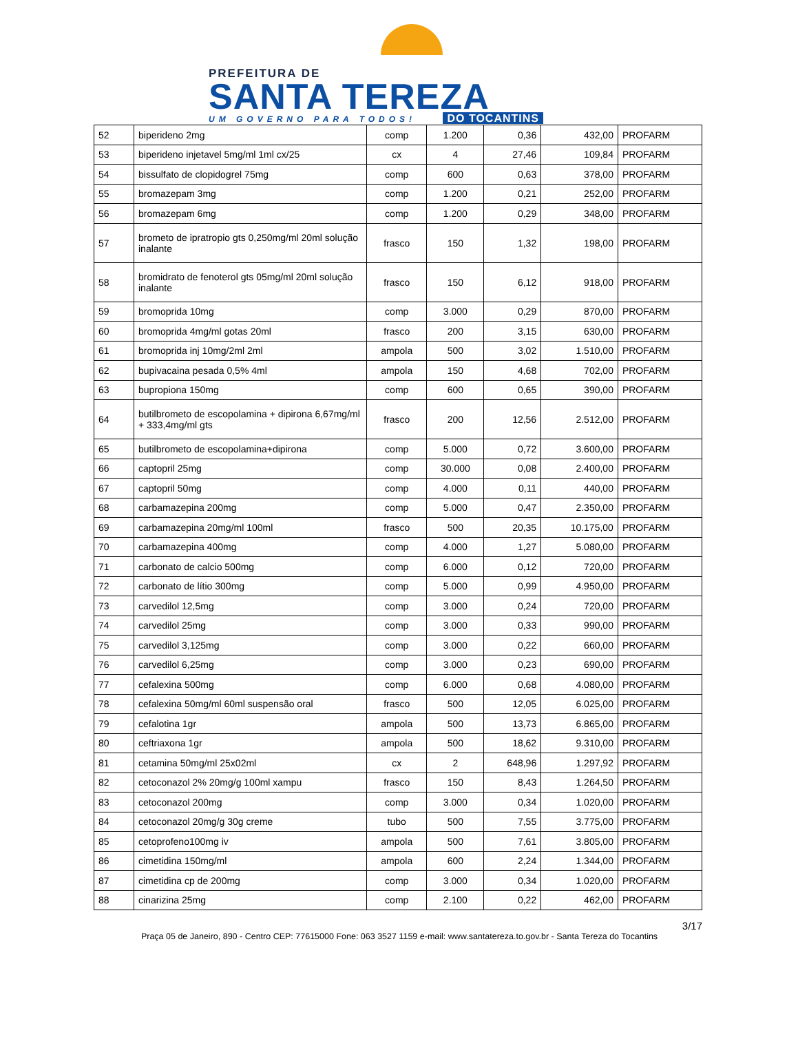PREFEITURA DE
SANTA TEREZA
UM GOVERNO PARA TODOS! DO TOCANTINS
| 52 | biperideno 2mg | comp | 1.200 | 0,36 | 432,00 | PROFARM |
| 53 | biperideno injetavel 5mg/ml 1ml cx/25 | cx | 4 | 27,46 | 109,84 | PROFARM |
| 54 | bissulfato de clopidogrel 75mg | comp | 600 | 0,63 | 378,00 | PROFARM |
| 55 | bromazepam 3mg | comp | 1.200 | 0,21 | 252,00 | PROFARM |
| 56 | bromazepam 6mg | comp | 1.200 | 0,29 | 348,00 | PROFARM |
| 57 | brometo de ipratropio gts 0,250mg/ml 20ml solução inalante | frasco | 150 | 1,32 | 198,00 | PROFARM |
| 58 | bromidrato de fenoterol gts 05mg/ml 20ml solução inalante | frasco | 150 | 6,12 | 918,00 | PROFARM |
| 59 | bromoprida 10mg | comp | 3.000 | 0,29 | 870,00 | PROFARM |
| 60 | bromoprida 4mg/ml gotas 20ml | frasco | 200 | 3,15 | 630,00 | PROFARM |
| 61 | bromoprida inj 10mg/2ml 2ml | ampola | 500 | 3,02 | 1.510,00 | PROFARM |
| 62 | bupivacaina pesada 0,5% 4ml | ampola | 150 | 4,68 | 702,00 | PROFARM |
| 63 | bupropiona 150mg | comp | 600 | 0,65 | 390,00 | PROFARM |
| 64 | butilbrometo de escopolamina + dipirona 6,67mg/ml + 333,4mg/ml gts | frasco | 200 | 12,56 | 2.512,00 | PROFARM |
| 65 | butilbrometo de escopolamina+dipirona | comp | 5.000 | 0,72 | 3.600,00 | PROFARM |
| 66 | captopril 25mg | comp | 30.000 | 0,08 | 2.400,00 | PROFARM |
| 67 | captopril 50mg | comp | 4.000 | 0,11 | 440,00 | PROFARM |
| 68 | carbamazepina 200mg | comp | 5.000 | 0,47 | 2.350,00 | PROFARM |
| 69 | carbamazepina 20mg/ml 100ml | frasco | 500 | 20,35 | 10.175,00 | PROFARM |
| 70 | carbamazepina 400mg | comp | 4.000 | 1,27 | 5.080,00 | PROFARM |
| 71 | carbonato de calcio 500mg | comp | 6.000 | 0,12 | 720,00 | PROFARM |
| 72 | carbonato de lítio 300mg | comp | 5.000 | 0,99 | 4.950,00 | PROFARM |
| 73 | carvedilol 12,5mg | comp | 3.000 | 0,24 | 720,00 | PROFARM |
| 74 | carvedilol 25mg | comp | 3.000 | 0,33 | 990,00 | PROFARM |
| 75 | carvedilol 3,125mg | comp | 3.000 | 0,22 | 660,00 | PROFARM |
| 76 | carvedilol 6,25mg | comp | 3.000 | 0,23 | 690,00 | PROFARM |
| 77 | cefalexina 500mg | comp | 6.000 | 0,68 | 4.080,00 | PROFARM |
| 78 | cefalexina 50mg/ml 60ml suspensão oral | frasco | 500 | 12,05 | 6.025,00 | PROFARM |
| 79 | cefalotina 1gr | ampola | 500 | 13,73 | 6.865,00 | PROFARM |
| 80 | ceftriaxona 1gr | ampola | 500 | 18,62 | 9.310,00 | PROFARM |
| 81 | cetamina 50mg/ml 25x02ml | cx | 2 | 648,96 | 1.297,92 | PROFARM |
| 82 | cetoconazol 2% 20mg/g 100ml xampu | frasco | 150 | 8,43 | 1.264,50 | PROFARM |
| 83 | cetoconazol 200mg | comp | 3.000 | 0,34 | 1.020,00 | PROFARM |
| 84 | cetoconazol 20mg/g 30g creme | tubo | 500 | 7,55 | 3.775,00 | PROFARM |
| 85 | cetoprofeno100mg iv | ampola | 500 | 7,61 | 3.805,00 | PROFARM |
| 86 | cimetidina 150mg/ml | ampola | 600 | 2,24 | 1.344,00 | PROFARM |
| 87 | cimetidina cp de 200mg | comp | 3.000 | 0,34 | 1.020,00 | PROFARM |
| 88 | cinarizina 25mg | comp | 2.100 | 0,22 | 462,00 | PROFARM |
3/17
Praça 05 de Janeiro, 890 - Centro CEP: 77615000 Fone: 063 3527 1159 e-mail: www.santatereza.to.gov.br - Santa Tereza do Tocantins